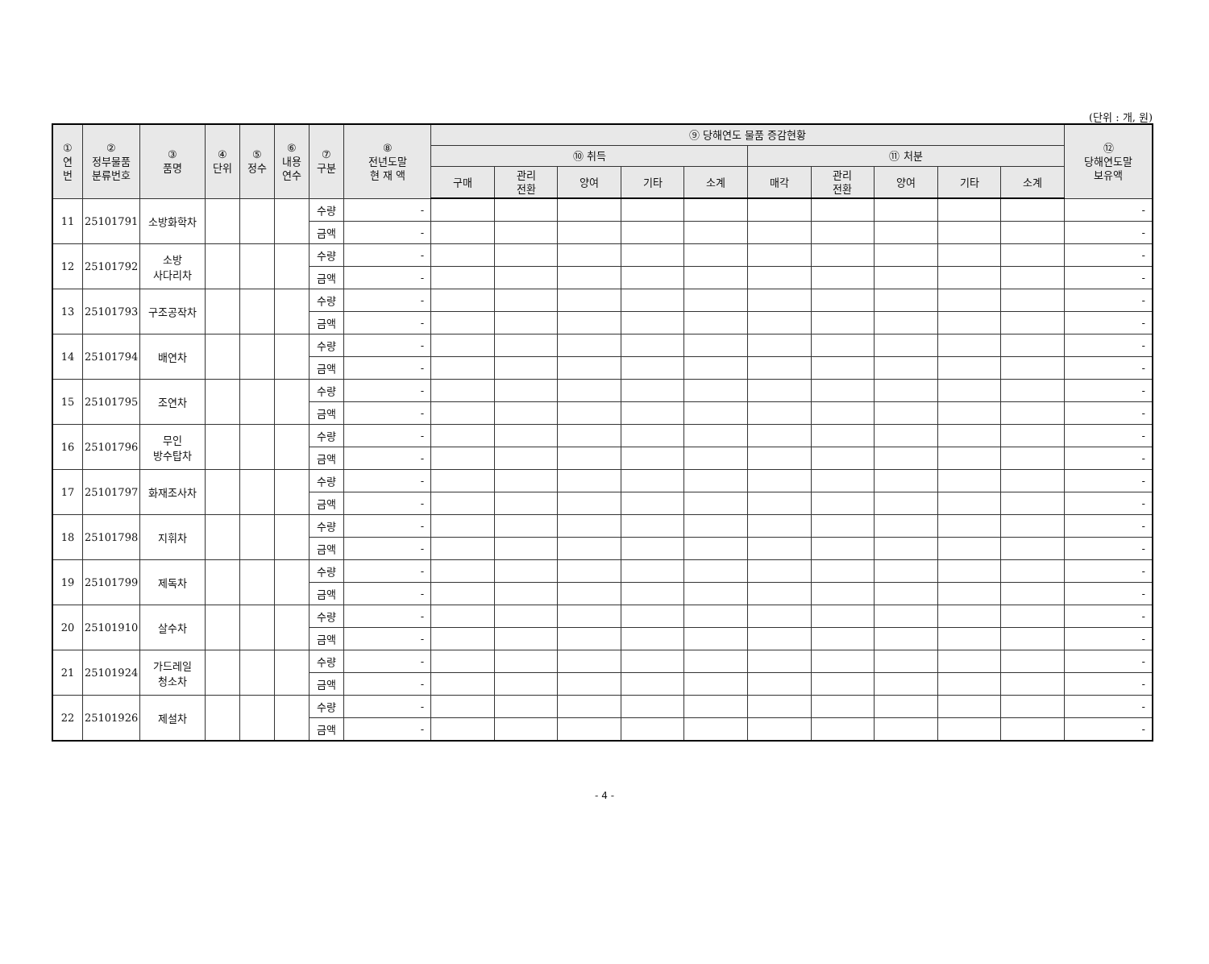(단위 : 개, 원)
| ① 연 번 | ② 정부물품 분류번호 | ③ 품명 | ④ 단위 | ⑤ 정수 | ⑥ 내용 연수 | ⑦ 구분 | ⑧ 전년도말 현 재 액 | ⑨ 당해연도 물품 증감현황 | | | | | | | | | | ⑫ 당해연도말 보유액 |
| --- | --- | --- | --- | --- | --- | --- | --- | --- | --- | --- | --- | --- | --- | --- | --- | --- | --- | --- |
| | | | | | | | | ⑩ 취득 | | | | | ⑪ 처분 | | | | | |
| | | | | | | | | 구매 | 관리 전환 | 양여 | 기타 | 소계 | 매각 | 관리 전환 | 양여 | 기타 | 소계 | |
| 11 | 25101791 | 소방화학차 | | | | 수량 | - | | | | | | | | | | | - |
| | | | | | | 금액 | - | | | | | | | | | | | - |
| 12 | 25101792 | 소방 사다리차 | | | | 수량 | - | | | | | | | | | | | - |
| | | | | | | 금액 | - | | | | | | | | | | | - |
| 13 | 25101793 | 구조공작차 | | | | 수량 | - | | | | | | | | | | | - |
| | | | | | | 금액 | - | | | | | | | | | | | - |
| 14 | 25101794 | 배연차 | | | | 수량 | - | | | | | | | | | | | - |
| | | | | | | 금액 | - | | | | | | | | | | | - |
| 15 | 25101795 | 조연차 | | | | 수량 | - | | | | | | | | | | | - |
| | | | | | | 금액 | - | | | | | | | | | | | - |
| 16 | 25101796 | 무인 방수탑차 | | | | 수량 | - | | | | | | | | | | | - |
| | | | | | | 금액 | - | | | | | | | | | | | - |
| 17 | 25101797 | 화재조사차 | | | | 수량 | - | | | | | | | | | | | - |
| | | | | | | 금액 | - | | | | | | | | | | | - |
| 18 | 25101798 | 지휘차 | | | | 수량 | - | | | | | | | | | | | - |
| | | | | | | 금액 | - | | | | | | | | | | | - |
| 19 | 25101799 | 제독차 | | | | 수량 | - | | | | | | | | | | | - |
| | | | | | | 금액 | - | | | | | | | | | | | - |
| 20 | 25101910 | 살수차 | | | | 수량 | - | | | | | | | | | | | - |
| | | | | | | 금액 | - | | | | | | | | | | | - |
| 21 | 25101924 | 가드레일 청소차 | | | | 수량 | - | | | | | | | | | | | - |
| | | | | | | 금액 | - | | | | | | | | | | | - |
| 22 | 25101926 | 제설차 | | | | 수량 | - | | | | | | | | | | | - |
| | | | | | | 금액 | - | | | | | | | | | | | - |
- 4 -